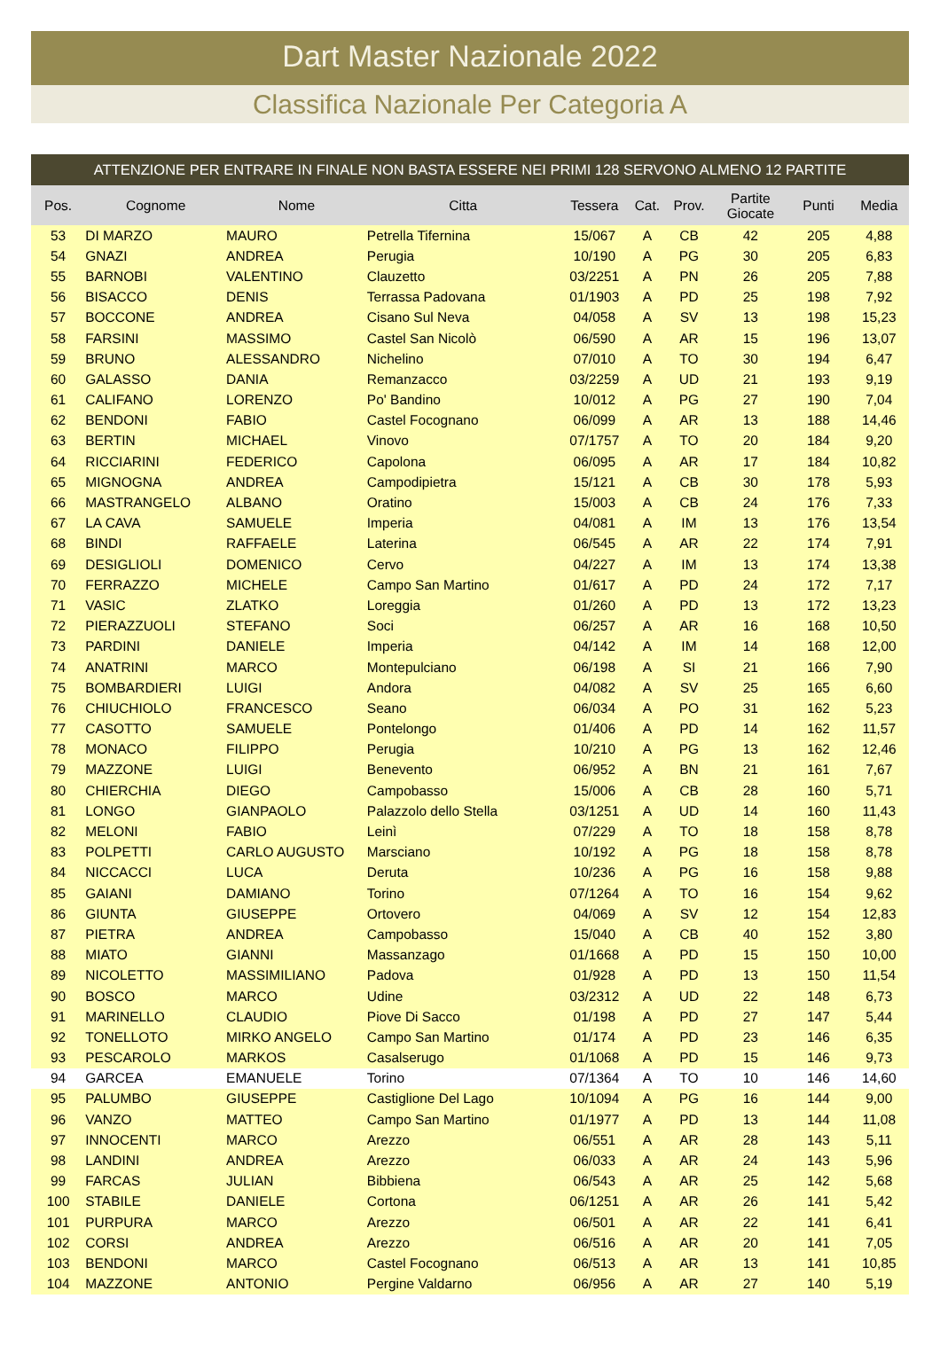Dart Master Nazionale 2022
Classifica Nazionale Per Categoria A
ATTENZIONE PER ENTRARE IN FINALE NON BASTA ESSERE NEI PRIMI 128 SERVONO ALMENO 12 PARTITE
| Pos. | Cognome | Nome | Citta | Tessera | Cat. | Prov. | Partite Giocate | Punti | Media |
| --- | --- | --- | --- | --- | --- | --- | --- | --- | --- |
| 53 | DI MARZO | MAURO | Petrella Tifernina | 15/067 | A | CB | 42 | 205 | 4,88 |
| 54 | GNAZI | ANDREA | Perugia | 10/190 | A | PG | 30 | 205 | 6,83 |
| 55 | BARNOBI | VALENTINO | Clauzetto | 03/2251 | A | PN | 26 | 205 | 7,88 |
| 56 | BISACCO | DENIS | Terrassa Padovana | 01/1903 | A | PD | 25 | 198 | 7,92 |
| 57 | BOCCONE | ANDREA | Cisano Sul Neva | 04/058 | A | SV | 13 | 198 | 15,23 |
| 58 | FARSINI | MASSIMO | Castel San Nicolò | 06/590 | A | AR | 15 | 196 | 13,07 |
| 59 | BRUNO | ALESSANDRO | Nichelino | 07/010 | A | TO | 30 | 194 | 6,47 |
| 60 | GALASSO | DANIA | Remanzacco | 03/2259 | A | UD | 21 | 193 | 9,19 |
| 61 | CALIFANO | LORENZO | Po' Bandino | 10/012 | A | PG | 27 | 190 | 7,04 |
| 62 | BENDONI | FABIO | Castel Focognano | 06/099 | A | AR | 13 | 188 | 14,46 |
| 63 | BERTIN | MICHAEL | Vinovo | 07/1757 | A | TO | 20 | 184 | 9,20 |
| 64 | RICCIARINI | FEDERICO | Capolona | 06/095 | A | AR | 17 | 184 | 10,82 |
| 65 | MIGNOGNA | ANDREA | Campodipietra | 15/121 | A | CB | 30 | 178 | 5,93 |
| 66 | MASTRANGELO | ALBANO | Oratino | 15/003 | A | CB | 24 | 176 | 7,33 |
| 67 | LA CAVA | SAMUELE | Imperia | 04/081 | A | IM | 13 | 176 | 13,54 |
| 68 | BINDI | RAFFAELE | Laterina | 06/545 | A | AR | 22 | 174 | 7,91 |
| 69 | DESIGLIOLI | DOMENICO | Cervo | 04/227 | A | IM | 13 | 174 | 13,38 |
| 70 | FERRAZZO | MICHELE | Campo San Martino | 01/617 | A | PD | 24 | 172 | 7,17 |
| 71 | VASIC | ZLATKO | Loreggia | 01/260 | A | PD | 13 | 172 | 13,23 |
| 72 | PIERAZZUOLI | STEFANO | Soci | 06/257 | A | AR | 16 | 168 | 10,50 |
| 73 | PARDINI | DANIELE | Imperia | 04/142 | A | IM | 14 | 168 | 12,00 |
| 74 | ANATRINI | MARCO | Montepulciano | 06/198 | A | SI | 21 | 166 | 7,90 |
| 75 | BOMBARDIERI | LUIGI | Andora | 04/082 | A | SV | 25 | 165 | 6,60 |
| 76 | CHIUCHIOLO | FRANCESCO | Seano | 06/034 | A | PO | 31 | 162 | 5,23 |
| 77 | CASOTTO | SAMUELE | Pontelongo | 01/406 | A | PD | 14 | 162 | 11,57 |
| 78 | MONACO | FILIPPO | Perugia | 10/210 | A | PG | 13 | 162 | 12,46 |
| 79 | MAZZONE | LUIGI | Benevento | 06/952 | A | BN | 21 | 161 | 7,67 |
| 80 | CHIERCHIA | DIEGO | Campobasso | 15/006 | A | CB | 28 | 160 | 5,71 |
| 81 | LONGO | GIANPAOLO | Palazzolo dello Stella | 03/1251 | A | UD | 14 | 160 | 11,43 |
| 82 | MELONI | FABIO | Leinì | 07/229 | A | TO | 18 | 158 | 8,78 |
| 83 | POLPETTI | CARLO AUGUSTO | Marsciano | 10/192 | A | PG | 18 | 158 | 8,78 |
| 84 | NICCACCI | LUCA | Deruta | 10/236 | A | PG | 16 | 158 | 9,88 |
| 85 | GAIANI | DAMIANO | Torino | 07/1264 | A | TO | 16 | 154 | 9,62 |
| 86 | GIUNTA | GIUSEPPE | Ortovero | 04/069 | A | SV | 12 | 154 | 12,83 |
| 87 | PIETRA | ANDREA | Campobasso | 15/040 | A | CB | 40 | 152 | 3,80 |
| 88 | MIATO | GIANNI | Massanzago | 01/1668 | A | PD | 15 | 150 | 10,00 |
| 89 | NICOLETTO | MASSIMILIANO | Padova | 01/928 | A | PD | 13 | 150 | 11,54 |
| 90 | BOSCO | MARCO | Udine | 03/2312 | A | UD | 22 | 148 | 6,73 |
| 91 | MARINELLO | CLAUDIO | Piove Di Sacco | 01/198 | A | PD | 27 | 147 | 5,44 |
| 92 | TONELLOTO | MIRKO ANGELO | Campo San Martino | 01/174 | A | PD | 23 | 146 | 6,35 |
| 93 | PESCAROLO | MARKOS | Casalserugo | 01/1068 | A | PD | 15 | 146 | 9,73 |
| 94 | GARCEA | EMANUELE | Torino | 07/1364 | A | TO | 10 | 146 | 14,60 |
| 95 | PALUMBO | GIUSEPPE | Castiglione Del Lago | 10/1094 | A | PG | 16 | 144 | 9,00 |
| 96 | VANZO | MATTEO | Campo San Martino | 01/1977 | A | PD | 13 | 144 | 11,08 |
| 97 | INNOCENTI | MARCO | Arezzo | 06/551 | A | AR | 28 | 143 | 5,11 |
| 98 | LANDINI | ANDREA | Arezzo | 06/033 | A | AR | 24 | 143 | 5,96 |
| 99 | FARCAS | JULIAN | Bibbiena | 06/543 | A | AR | 25 | 142 | 5,68 |
| 100 | STABILE | DANIELE | Cortona | 06/1251 | A | AR | 26 | 141 | 5,42 |
| 101 | PURPURA | MARCO | Arezzo | 06/501 | A | AR | 22 | 141 | 6,41 |
| 102 | CORSI | ANDREA | Arezzo | 06/516 | A | AR | 20 | 141 | 7,05 |
| 103 | BENDONI | MARCO | Castel Focognano | 06/513 | A | AR | 13 | 141 | 10,85 |
| 104 | MAZZONE | ANTONIO | Pergine Valdarno | 06/956 | A | AR | 27 | 140 | 5,19 |